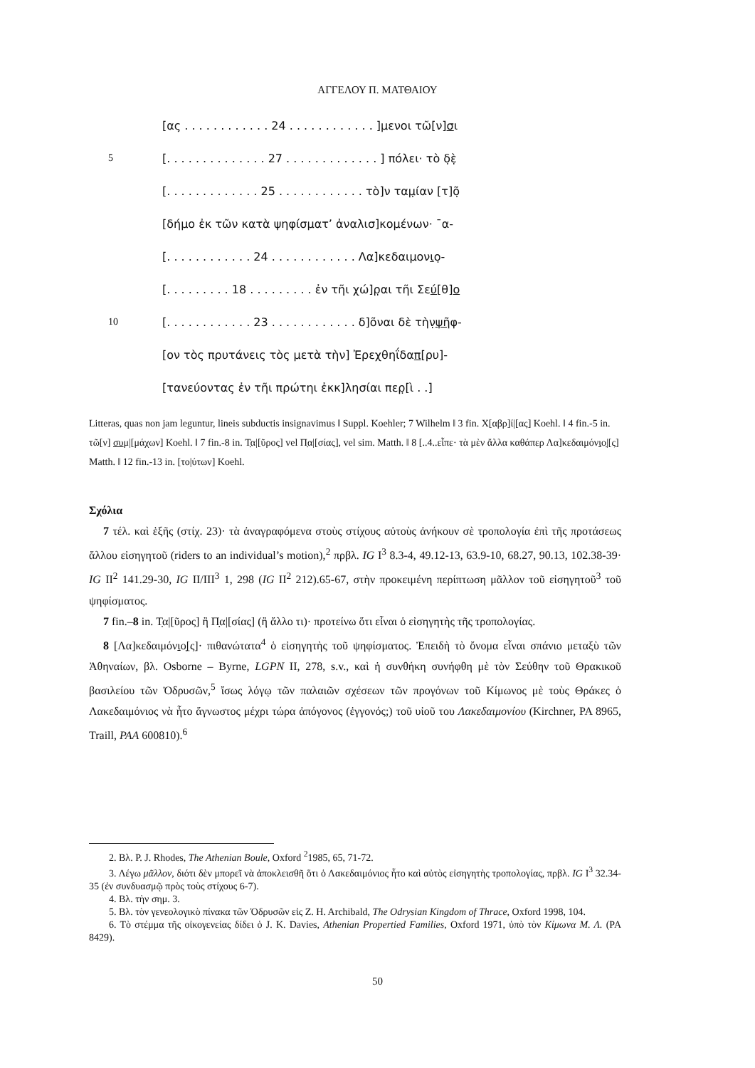ΑΓΓΕΛΟΥ Π. ΜΑΤΘΑΙΟΥ
[ας . . . . . . . . . . . . 24 . . . . . . . . . . . . ]μενοι τῶ[ν] σ ι
5 [. . . . . . . . . . . . . . 27 . . . . . . . . . . . . . ] πόλει· τὸ δ̣ὲ̣
[. . . . . . . . . . . . . 25 . . . . . . . . . . . . τὸ]ν ταμ̣ίαν [τ]ο̣̃
[δήμο ἐκ τῶν κατὰ ψηφίσματ’ ἀναλισ]κομένων· ¯α-
[. . . . . . . . . . . . 24 . . . . . . . . . . . . Λα]κεδαιμον ι ο̣-
[. . . . . . . . . 18 . . . . . . . . . ἐν τῆι χώ]ρ̣αι τῆι Σε ύ [θ] ο
10 [. . . . . . . . . . . . 23 . . . . . . . . . . . . δ]õναι δὲ τὴν̣ ψῆ φ-
[ον τὸς πρυτάνεις τὸς μετὰ τὴν] Ἐρεχθηΐδα π [ρυ]-
[τανεύοντας ἐν τῆι πρώτηι ἐκκ]λησίαι περ̣[ὶ . .]
Litteras, quas non jam leguntur, lineis subductis insignavimus ‖ Suppl. Koehler; 7 Wilhelm ‖ 3 fin. Χ[αβρ]ί|[ας] Koehl. ‖ 4 fin.-5 in. τῶ[ν] συμ|[μάχων] Koehl. ‖ 7 fin.-8 in. Τ̣α|[ῦρος] vel Π̣α|[σίας], vel sim. Matth. ‖ 8 [..4..εἶπε· τὰ μὲν ἄλλα καθάπερ Λα]κεδαιμόνιο̣|[ς] Matth. ‖ 12 fin.-13 in. [το|ύτων] Koehl.
Σχόλια
7 τέλ. καὶ ἑξῆς (στίχ. 23)· τὰ ἀναγραφόμενα στοὺς στίχους αὐτοὺς ἀνήκουν σὲ τροπολογία ἐπὶ τῆς προτάσεως ἄλλου εἰσηγητοῦ (riders to an individual’s motion),<sup>2</sup> πρβλ. IG I<sup>3</sup> 8.3-4, 49.12-13, 63.9-10, 68.27, 90.13, 102.38-39· IG II<sup>2</sup> 141.29-30, IG II/III<sup>3</sup> 1, 298 (IG II<sup>2</sup> 212).65-67, στὴν προκειμένη περίπτωση μᾶλλον τοῦ εἰσηγητοῦ<sup>3</sup> τοῦ ψηφίσματος.
7 fin.–8 in. Τ̣α|[ῦρος] ἢ Π̣α|[σίας] (ἢ ἄλλο τι)· προτείνω ὅτι εἶναι ὁ εἰσηγητὴς τῆς τροπολογίας.
8 [Λα]κεδαιμόνιο̣[ς]· πιθανώτατα<sup>4</sup> ὁ εἰσηγητὴς τοῦ ψηφίσματος. Ἐπειδὴ τὸ ὄνομα εἶναι σπάνιο μεταξὺ τῶν Ἀθηναίων, βλ. Osborne – Byrne, LGPN II, 278, s.v., καὶ ἡ συνθήκη συνήφθη μὲ τὸν Σεύθην τοῦ Θρακικοῦ βασιλείου τῶν Ὀδρυσῶν,<sup>5</sup> ἴσως λόγῳ τῶν παλαιῶν σχέσεων τῶν προγόνων τοῦ Κίμωνος μὲ τοὺς Θράκες ὁ Λακεδαιμόνιος νὰ ἦτο ἄγνωστος μέχρι τώρα ἀπόγονος (ἐγγονός;) τοῦ υἱοῦ του Λακεδαιμονίου (Kirchner, PA 8965, Traill, PAA 600810).<sup>6</sup>
2. Βλ. P. J. Rhodes, The Athenian Boule, Oxford <sup>2</sup>1985, 65, 71-72.
3. Λέγω μᾶλλον, διότι δὲν μπορεῖ νὰ ἀποκλεισθῆ ὅτι ὁ Λακεδαιμόνιος ἦτο καὶ αὐτὸς εἰσηγητὴς τροπολογίας, πρβλ. IG I<sup>3</sup> 32.34-35 (ἐν συνδυασμῷ πρὸς τοὺς στίχους 6-7).
4. Βλ. τὴν σημ. 3.
5. Βλ. τὸν γενεολογικὸ πίνακα τῶν Ὀδρυσῶν εἰς Z. H. Archibald, The Odrysian Kingdom of Thrace, Oxford 1998, 104.
6. Τὸ στέμμα τῆς οἰκογενείας δίδει ὁ J. K. Davies, Athenian Propertied Families, Oxford 1971, ὑπὸ τὸν Κίμωνα Μ. Λ. (PA 8429).
50